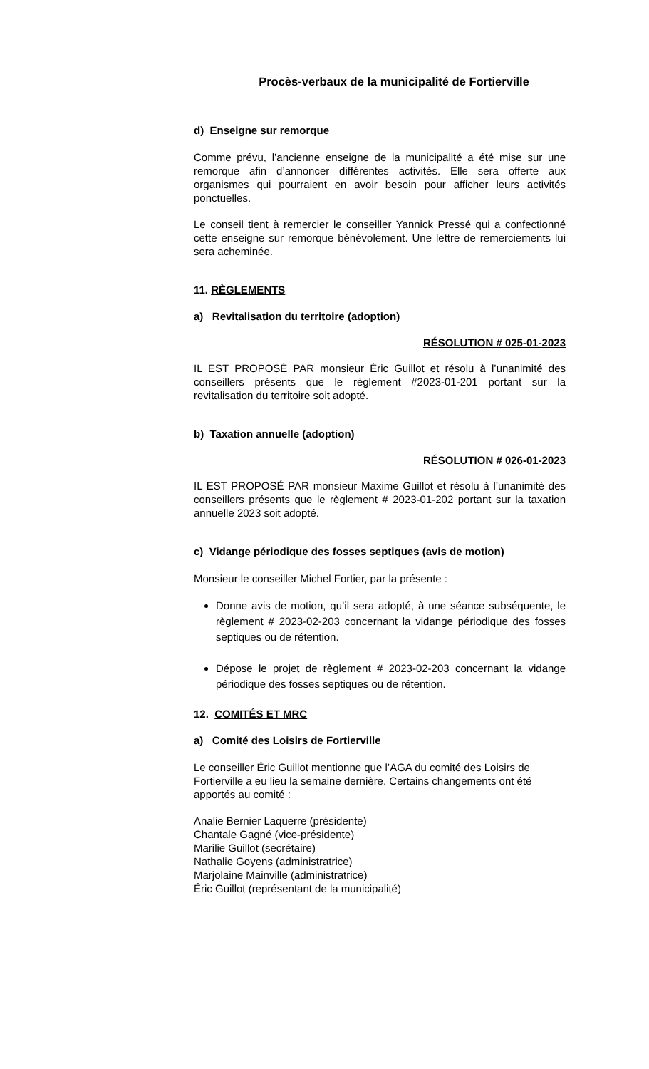Procès-verbaux de la municipalité de Fortierville
d) Enseigne sur remorque
Comme prévu, l’ancienne enseigne de la municipalité a été mise sur une remorque afin d’annoncer différentes activités. Elle sera offerte aux organismes qui pourraient en avoir besoin pour afficher leurs activités ponctuelles.
Le conseil tient à remercier le conseiller Yannick Pressé qui a confectionné cette enseigne sur remorque bénévolement. Une lettre de remerciements lui sera acheminée.
11. RÈGLEMENTS
a) Revitalisation du territoire (adoption)
RÉSOLUTION # 025-01-2023
IL EST PROPOSÉ PAR monsieur Éric Guillot et résolu à l’unanimité des conseillers présents que le règlement #2023-01-201 portant sur la revitalisation du territoire soit adopté.
b) Taxation annuelle (adoption)
RÉSOLUTION # 026-01-2023
IL EST PROPOSÉ PAR monsieur Maxime Guillot et résolu à l’unanimité des conseillers présents que le règlement # 2023-01-202 portant sur la taxation annuelle 2023 soit adopté.
c) Vidange périodique des fosses septiques (avis de motion)
Monsieur le conseiller Michel Fortier, par la présente :
Donne avis de motion, qu’il sera adopté, à une séance subséquente, le règlement # 2023-02-203 concernant la vidange périodique des fosses septiques ou de rétention.
Dépose le projet de règlement # 2023-02-203 concernant la vidange périodique des fosses septiques ou de rétention.
12. COMITÉS ET MRC
a) Comité des Loisirs de Fortierville
Le conseiller Éric Guillot mentionne que l’AGA du comité des Loisirs de Fortierville a eu lieu la semaine dernière. Certains changements ont été apportés au comité :
Analie Bernier Laquerre (présidente)
Chantale Gagné (vice-présidente)
Marilie Guillot (secrétaire)
Nathalie Goyens (administratrice)
Marjolaine Mainville (administratrice)
Éric Guillot (représentant de la municipalité)